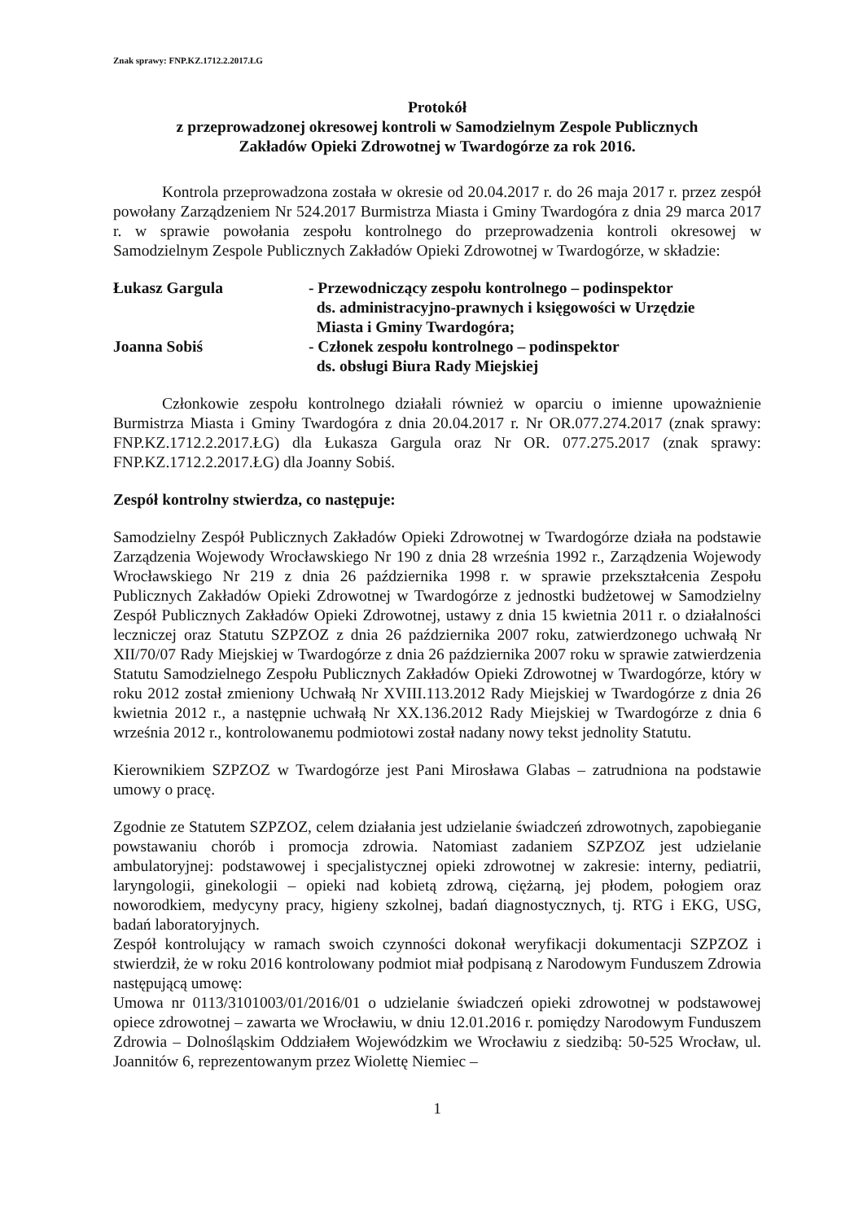Znak sprawy: FNP.KZ.1712.2.2017.ŁG
Protokół
z przeprowadzonej okresowej kontroli w Samodzielnym Zespole Publicznych
Zakładów Opieki Zdrowotnej w Twardogórze za rok 2016.
Kontrola przeprowadzona została w okresie od 20.04.2017 r. do 26 maja 2017 r. przez zespół powołany Zarządzeniem Nr 524.2017 Burmistrza Miasta i Gminy Twardogóra z dnia 29 marca 2017 r. w sprawie powołania zespołu kontrolnego do przeprowadzenia kontroli okresowej w Samodzielnym Zespole Publicznych Zakładów Opieki Zdrowotnej w Twardogórze, w składzie:
Łukasz Gargula - Przewodniczący zespołu kontrolnego – podinspektor
ds. administracyjno-prawnych i księgowości w Urzędzie
Miasta i Gminy Twardogóra;
Joanna Sobiś - Członek zespołu kontrolnego – podinspektor
ds. obsługi Biura Rady Miejskiej
Członkowie zespołu kontrolnego działali również w oparciu o imienne upoważnienie Burmistrza Miasta i Gminy Twardogóra z dnia 20.04.2017 r. Nr OR.077.274.2017 (znak sprawy: FNP.KZ.1712.2.2017.ŁG) dla Łukasza Gargula oraz Nr OR. 077.275.2017 (znak sprawy: FNP.KZ.1712.2.2017.ŁG) dla Joanny Sobiś.
Zespół kontrolny stwierdza, co następuje:
Samodzielny Zespół Publicznych Zakładów Opieki Zdrowotnej w Twardogórze działa na podstawie Zarządzenia Wojewody Wrocławskiego Nr 190 z dnia 28 września 1992 r., Zarządzenia Wojewody Wrocławskiego Nr 219 z dnia 26 października 1998 r. w sprawie przekształcenia Zespołu Publicznych Zakładów Opieki Zdrowotnej w Twardogórze z jednostki budżetowej w Samodzielny Zespół Publicznych Zakładów Opieki Zdrowotnej, ustawy z dnia 15 kwietnia 2011 r. o działalności leczniczej oraz Statutu SZPZOZ z dnia 26 października 2007 roku, zatwierdzonego uchwałą Nr XII/70/07 Rady Miejskiej w Twardogórze z dnia 26 października 2007 roku w sprawie zatwierdzenia Statutu Samodzielnego Zespołu Publicznych Zakładów Opieki Zdrowotnej w Twardogórze, który w roku 2012 został zmieniony Uchwałą Nr XVIII.113.2012 Rady Miejskiej w Twardogórze z dnia 26 kwietnia 2012 r., a następnie uchwałą Nr XX.136.2012 Rady Miejskiej w Twardogórze z dnia 6 września 2012 r., kontrolowanemu podmiotowi został nadany nowy tekst jednolity Statutu.
Kierownikiem SZPZOZ w Twardogórze jest Pani Mirosława Glabas – zatrudniona na podstawie umowy o pracę.
Zgodnie ze Statutem SZPZOZ, celem działania jest udzielanie świadczeń zdrowotnych, zapobieganie powstawaniu chorób i promocja zdrowia. Natomiast zadaniem SZPZOZ jest udzielanie ambulatoryjnej: podstawowej i specjalistycznej opieki zdrowotnej w zakresie: interny, pediatrii, laryngologii, ginekologii – opieki nad kobietą zdrową, ciężarną, jej płodem, połogiem oraz noworodkiem, medycyny pracy, higieny szkolnej, badań diagnostycznych, tj. RTG i EKG, USG, badań laboratoryjnych.
Zespół kontrolujący w ramach swoich czynności dokonał weryfikacji dokumentacji SZPZOZ i stwierdził, że w roku 2016 kontrolowany podmiot miał podpisaną z Narodowym Funduszem Zdrowia następującą umowę:
Umowa nr 0113/3101003/01/2016/01 o udzielanie świadczeń opieki zdrowotnej w podstawowej opiece zdrowotnej – zawarta we Wrocławiu, w dniu 12.01.2016 r. pomiędzy Narodowym Funduszem Zdrowia – Dolnośląskim Oddziałem Wojewódzkim we Wrocławiu z siedzibą: 50-525 Wrocław, ul. Joannitów 6, reprezentowanym przez Wiolettę Niemiec –
1